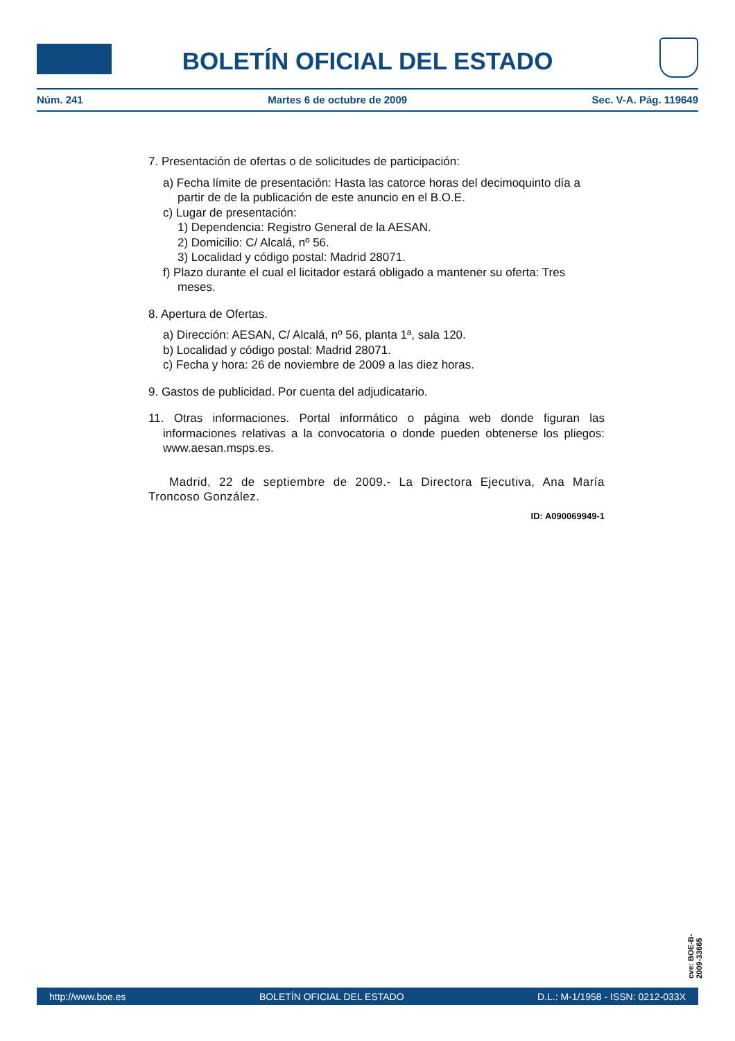BOLETÍN OFICIAL DEL ESTADO
Núm. 241 Martes 6 de octubre de 2009 Sec. V-A. Pág. 119649
7. Presentación de ofertas o de solicitudes de participación:
a) Fecha límite de presentación: Hasta las catorce horas del decimoquinto día a partir de de la publicación de este anuncio en el B.O.E.
c) Lugar de presentación:
1) Dependencia: Registro General de la AESAN.
2) Domicilio: C/ Alcalá, nº 56.
3) Localidad y código postal: Madrid 28071.
f) Plazo durante el cual el licitador estará obligado a mantener su oferta: Tres meses.
8. Apertura de Ofertas.
a) Dirección: AESAN, C/ Alcalá, nº 56, planta 1ª, sala 120.
b) Localidad y código postal: Madrid 28071.
c) Fecha y hora: 26 de noviembre de 2009 a las diez horas.
9. Gastos de publicidad. Por cuenta del adjudicatario.
11. Otras informaciones. Portal informático o página web donde figuran las informaciones relativas a la convocatoria o donde pueden obtenerse los pliegos: www.aesan.msps.es.
Madrid, 22 de septiembre de 2009.- La Directora Ejecutiva, Ana María Troncoso González.
ID: A090069949-1
cve: BOE-B-2009-33665
http://www.boe.es BOLETÍN OFICIAL DEL ESTADO D.L.: M-1/1958 - ISSN: 0212-033X